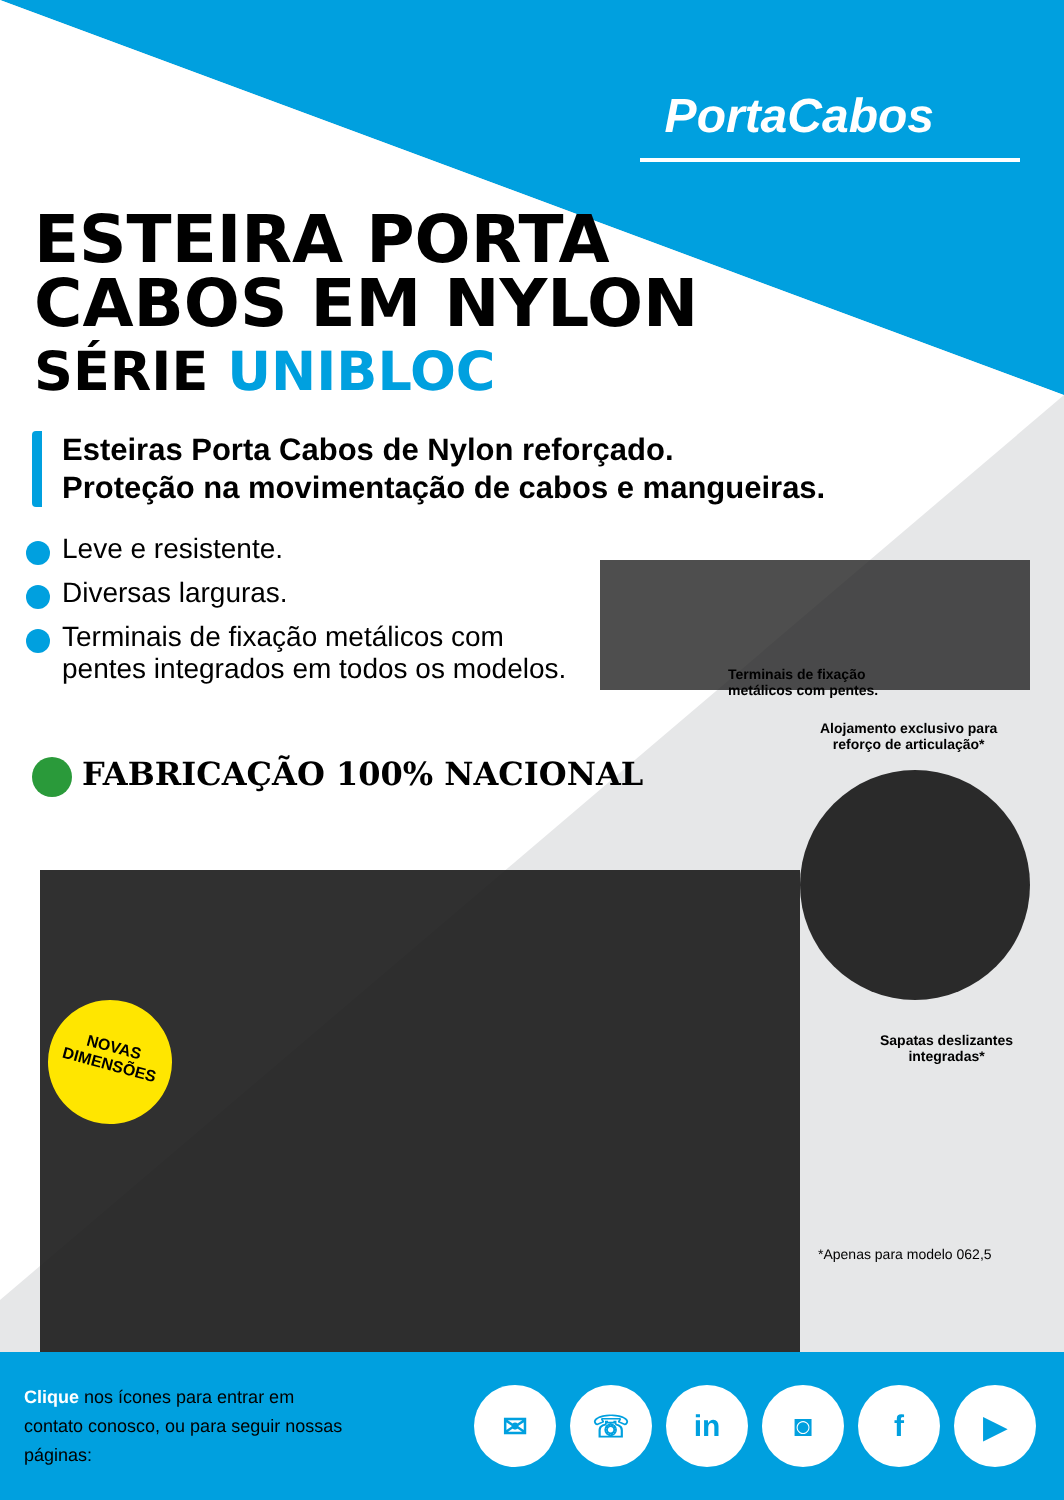PortaCabos
ESTEIRA PORTA
CABOS EM NYLON
SÉRIE UNIBLOC
Esteiras Porta Cabos de Nylon reforçado.
Proteção na movimentação de cabos e mangueiras.
Leve e resistente.
Diversas larguras.
Terminais de fixação metálicos com pentes integrados em todos os modelos.
FABRICAÇÃO 100% NACIONAL
Terminais de fixação
metálicos com pentes.
Alojamento exclusivo para
reforço de articulação*
Sapatas deslizantes
integradas*
*Apenas para modelo 062,5
NOVAS
DIMENSÕES
Clique nos ícones para entrar em contato conosco, ou para seguir nossas páginas:
✉ ☏ in ◙ f ▶